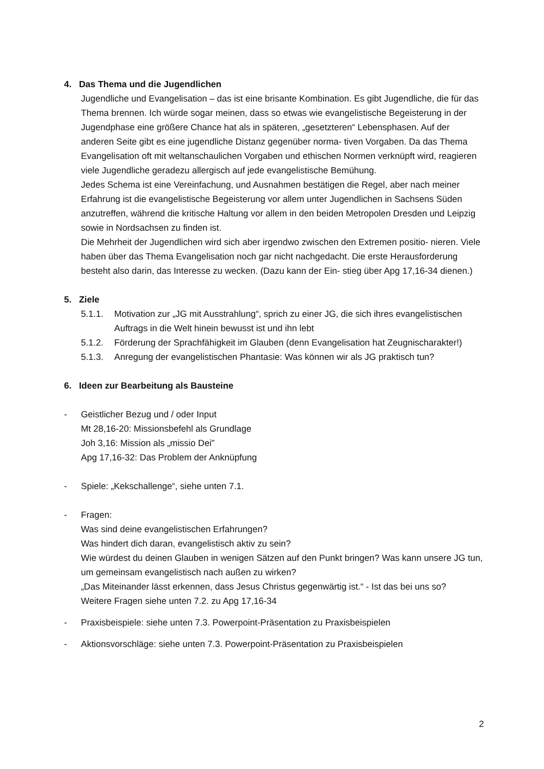4. Das Thema und die Jugendlichen
Jugendliche und Evangelisation – das ist eine brisante Kombination. Es gibt Jugendliche, die für das Thema brennen. Ich würde sogar meinen, dass so etwas wie evangelistische Begeisterung in der Jugendphase eine größere Chance hat als in späteren, „gesetzteren“ Lebensphasen. Auf der anderen Seite gibt es eine jugendliche Distanz gegenüber norma- tiven Vorgaben. Da das Thema Evangelisation oft mit weltanschaulichen Vorgaben und ethischen Normen verknüpft wird, reagieren viele Jugendliche geradezu allergisch auf jede evangelistische Bemühung.
Jedes Schema ist eine Vereinfachung, und Ausnahmen bestätigen die Regel, aber nach meiner Erfahrung ist die evangelistische Begeisterung vor allem unter Jugendlichen in Sachsens Süden anzutreffen, während die kritische Haltung vor allem in den beiden Metropolen Dresden und Leipzig sowie in Nordsachsen zu finden ist.
Die Mehrheit der Jugendlichen wird sich aber irgendwo zwischen den Extremen positio- nieren. Viele haben über das Thema Evangelisation noch gar nicht nachgedacht. Die erste Herausforderung besteht also darin, das Interesse zu wecken. (Dazu kann der Ein- stieg über Apg 17,16-34 dienen.)
5. Ziele
5.1.1. Motivation zur „JG mit Ausstrahlung“, sprich zu einer JG, die sich ihres evangelistischen Auftrags in die Welt hinein bewusst ist und ihn lebt
5.1.2. Förderung der Sprachfähigkeit im Glauben (denn Evangelisation hat Zeugnischarakter!)
5.1.3. Anregung der evangelistischen Phantasie: Was können wir als JG praktisch tun?
6. Ideen zur Bearbeitung als Bausteine
- Geistlicher Bezug und / oder Input
Mt 28,16-20: Missionsbefehl als Grundlage
Joh 3,16: Mission als „missio Dei"
Apg 17,16-32: Das Problem der Anknüpfung
- Spiele: „Kekschallenge“, siehe unten 7.1.
- Fragen:
Was sind deine evangelistischen Erfahrungen?
Was hindert dich daran, evangelistisch aktiv zu sein?
Wie würdest du deinen Glauben in wenigen Sätzen auf den Punkt bringen? Was kann unsere JG tun, um gemeinsam evangelistisch nach außen zu wirken?
„Das Miteinander lässt erkennen, dass Jesus Christus gegenwärtig ist.“ - Ist das bei uns so?
Weitere Fragen siehe unten 7.2. zu Apg 17,16-34
- Praxisbeispiele: siehe unten 7.3. Powerpoint-Präsentation zu Praxisbeispielen
- Aktionsvorschläge: siehe unten 7.3. Powerpoint-Präsentation zu Praxisbeispielen
2